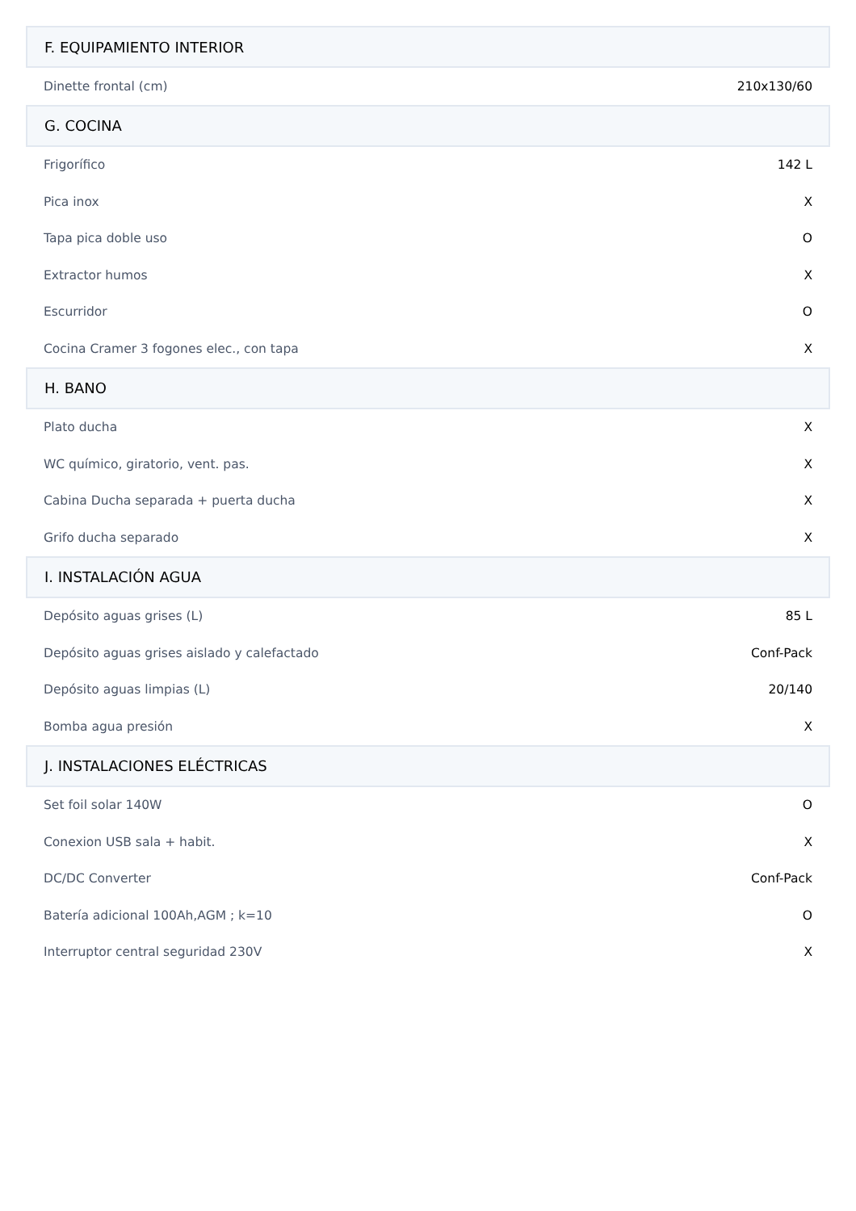| F. EQUIPAMIENTO INTERIOR | |
| --- | --- |
| Dinette frontal (cm) | 210x130/60 |
| G. COCINA | |
| Frigorífico | 142 L |
| Pica inox | X |
| Tapa pica doble uso | O |
| Extractor humos | X |
| Escurridor | O |
| Cocina Cramer 3 fogones elec., con tapa | X |
| H. BANO | |
| Plato ducha | X |
| WC químico, giratorio, vent. pas. | X |
| Cabina Ducha separada + puerta ducha | X |
| Grifo ducha separado | X |
| I. INSTALACIÓN AGUA | |
| Depósito aguas grises (L) | 85 L |
| Depósito aguas grises aislado y calefactado | Conf-Pack |
| Depósito aguas limpias (L) | 20/140 |
| Bomba agua presión | X |
| J. INSTALACIONES ELÉCTRICAS | |
| Set foil solar 140W | O |
| Conexion USB sala + habit. | X |
| DC/DC Converter | Conf-Pack |
| Batería adicional 100Ah,AGM ; k=10 | O |
| Interruptor central seguridad 230V | X |